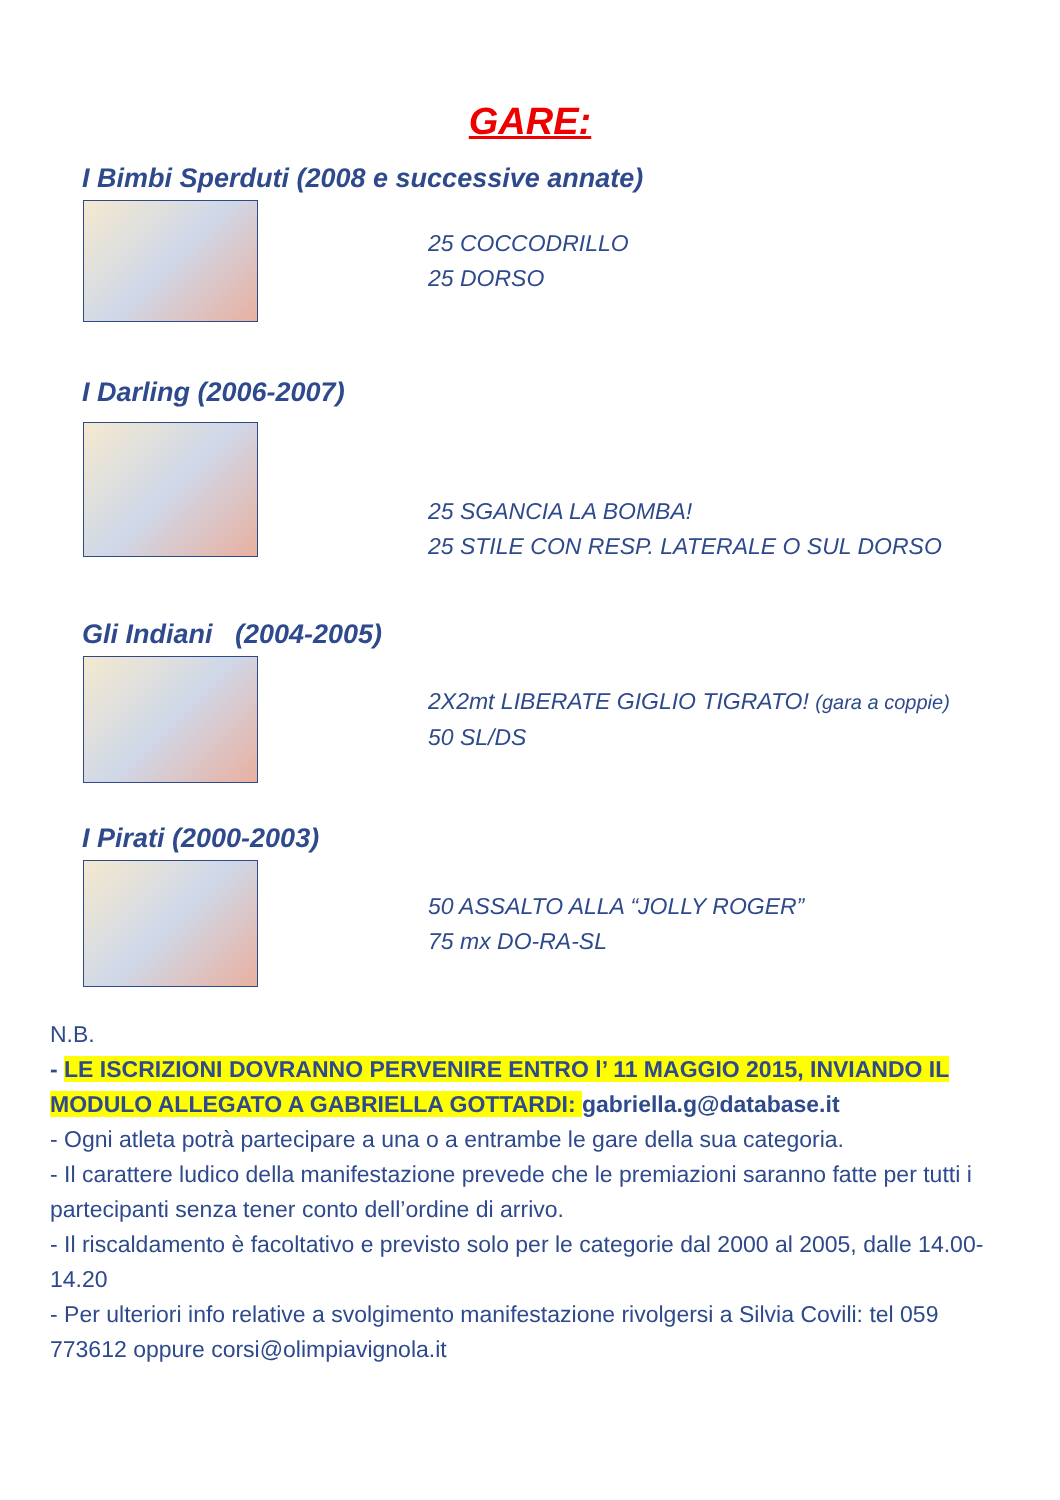GARE:
I Bimbi Sperduti (2008 e successive annate)
25 COCCODRILLO
25 DORSO
I Darling (2006-2007)
25 SGANCIA LA BOMBA!
25 STILE CON RESP. LATERALE O SUL DORSO
Gli Indiani (2004-2005)
2X2mt LIBERATE GIGLIO TIGRATO! (gara a coppie)
50 SL/DS
I Pirati (2000-2003)
50 ASSALTO ALLA “JOLLY ROGER”
75 mx DO-RA-SL
N.B.
- LE ISCRIZIONI DOVRANNO PERVENIRE ENTRO l’ 11 MAGGIO 2015, INVIANDO IL MODULO ALLEGATO A GABRIELLA GOTTARDI: gabriella.g@database.it
- Ogni atleta potrà partecipare a una o a entrambe le gare della sua categoria.
- Il carattere ludico della manifestazione prevede che le premiazioni saranno fatte per tutti i partecipanti senza tener conto dell’ordine di arrivo.
- Il riscaldamento è facoltativo e previsto solo per le categorie dal 2000 al 2005, dalle 14.00-14.20
- Per ulteriori info relative a svolgimento manifestazione rivolgersi a Silvia Covili: tel 059 773612 oppure corsi@olimpiavignola.it